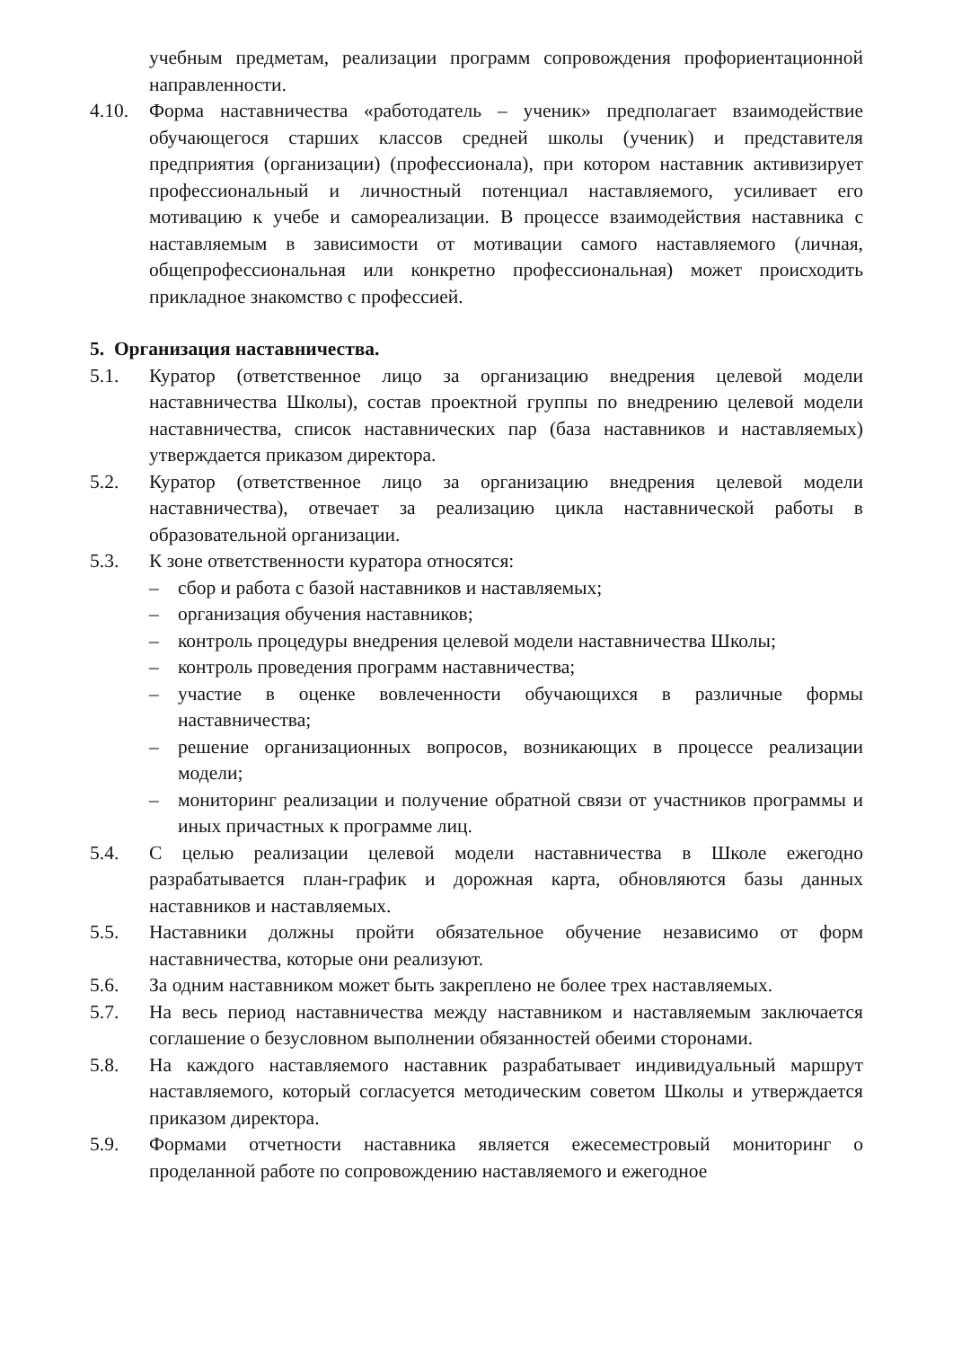учебным предметам, реализации программ сопровождения профориентационной направленности.
4.10. Форма наставничества «работодатель – ученик» предполагает взаимодействие обучающегося старших классов средней школы (ученик) и представителя предприятия (организации) (профессионала), при котором наставник активизирует профессиональный и личностный потенциал наставляемого, усиливает его мотивацию к учебе и самореализации. В процессе взаимодействия наставника с наставляемым в зависимости от мотивации самого наставляемого (личная, общепрофессиональная или конкретно профессиональная) может происходить прикладное знакомство с профессией.
5. Организация наставничества.
5.1. Куратор (ответственное лицо за организацию внедрения целевой модели наставничества Школы), состав проектной группы по внедрению целевой модели наставничества, список наставнических пар (база наставников и наставляемых) утверждается приказом директора.
5.2. Куратор (ответственное лицо за организацию внедрения целевой модели наставничества), отвечает за реализацию цикла наставнической работы в образовательной организации.
5.3. К зоне ответственности куратора относятся:
– сбор и работа с базой наставников и наставляемых;
– организация обучения наставников;
– контроль процедуры внедрения целевой модели наставничества Школы;
– контроль проведения программ наставничества;
– участие в оценке вовлеченности обучающихся в различные формы наставничества;
– решение организационных вопросов, возникающих в процессе реализации модели;
– мониторинг реализации и получение обратной связи от участников программы и иных причастных к программе лиц.
5.4. С целью реализации целевой модели наставничества в Школе ежегодно разрабатывается план-график и дорожная карта, обновляются базы данных наставников и наставляемых.
5.5. Наставники должны пройти обязательное обучение независимо от форм наставничества, которые они реализуют.
5.6. За одним наставником может быть закреплено не более трех наставляемых.
5.7. На весь период наставничества между наставником и наставляемым заключается соглашение о безусловном выполнении обязанностей обеими сторонами.
5.8. На каждого наставляемого наставник разрабатывает индивидуальный маршрут наставляемого, который согласуется методическим советом Школы и утверждается приказом директора.
5.9. Формами отчетности наставника является ежесеместровый мониторинг о проделанной работе по сопровождению наставляемого и ежегодное